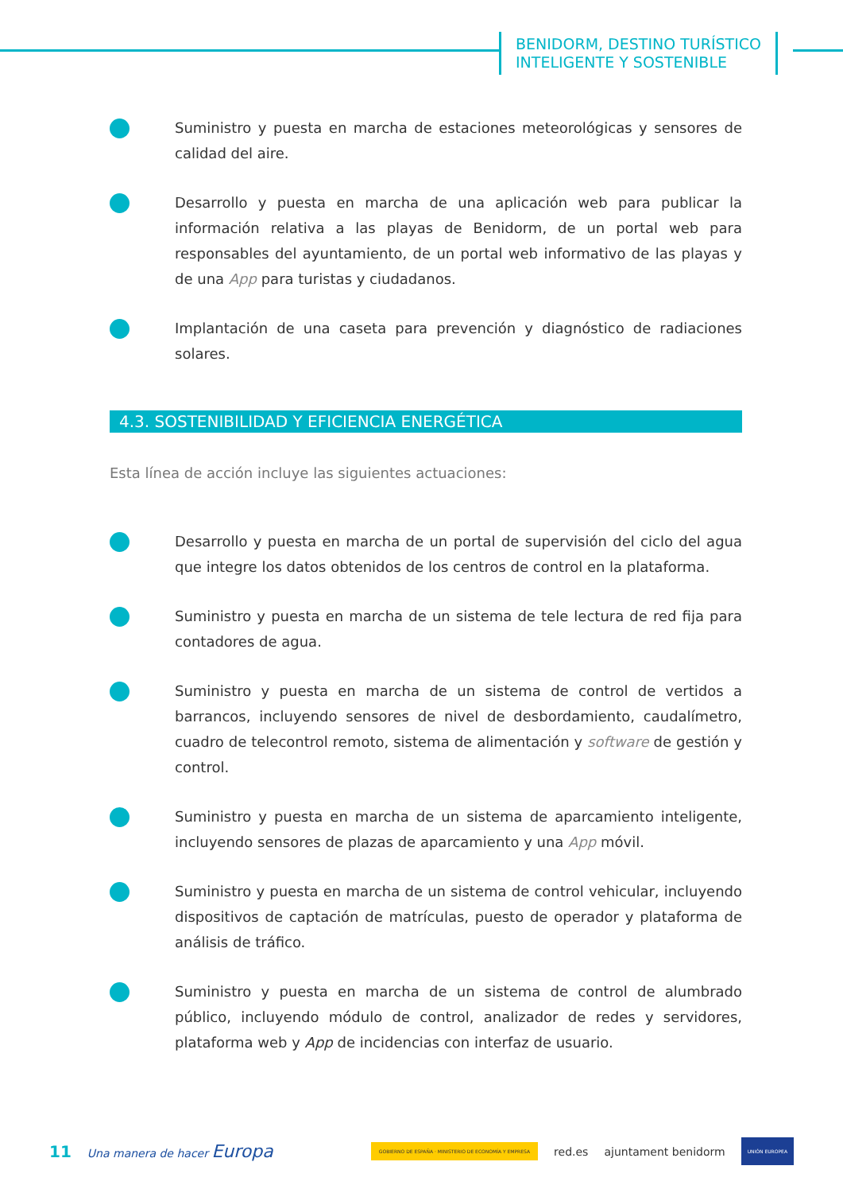BENIDORM, DESTINO TURÍSTICO
INTELIGENTE Y SOSTENIBLE
Suministro y puesta en marcha de estaciones meteorológicas y sensores de calidad del aire.
Desarrollo y puesta en marcha de una aplicación web para publicar la información relativa a las playas de Benidorm, de un portal web para responsables del ayuntamiento, de un portal web informativo de las playas y de una App para turistas y ciudadanos.
Implantación de una caseta para prevención y diagnóstico de radiaciones solares.
4.3. SOSTENIBILIDAD Y EFICIENCIA ENERGÉTICA
Esta línea de acción incluye las siguientes actuaciones:
Desarrollo y puesta en marcha de un portal de supervisión del ciclo del agua que integre los datos obtenidos de los centros de control en la plataforma.
Suministro y puesta en marcha de un sistema de tele lectura de red fija para contadores de agua.
Suministro y puesta en marcha de un sistema de control de vertidos a barrancos, incluyendo sensores de nivel de desbordamiento, caudalímetro, cuadro de telecontrol remoto, sistema de alimentación y software de gestión y control.
Suministro y puesta en marcha de un sistema de aparcamiento inteligente, incluyendo sensores de plazas de aparcamiento y una App móvil.
Suministro y puesta en marcha de un sistema de control vehicular, incluyendo dispositivos de captación de matrículas, puesto de operador y plataforma de análisis de tráfico.
Suministro y puesta en marcha de un sistema de control de alumbrado público, incluyendo módulo de control, analizador de redes y servidores, plataforma web y App de incidencias con interfaz de usuario.
11 Una manera de hacer Europa GOBIERNO DE ESPAÑA · MINISTERIO DE ECONOMÍA Y EMPRESA red.es ajuntament benidorm UNIÓN EUROPEA